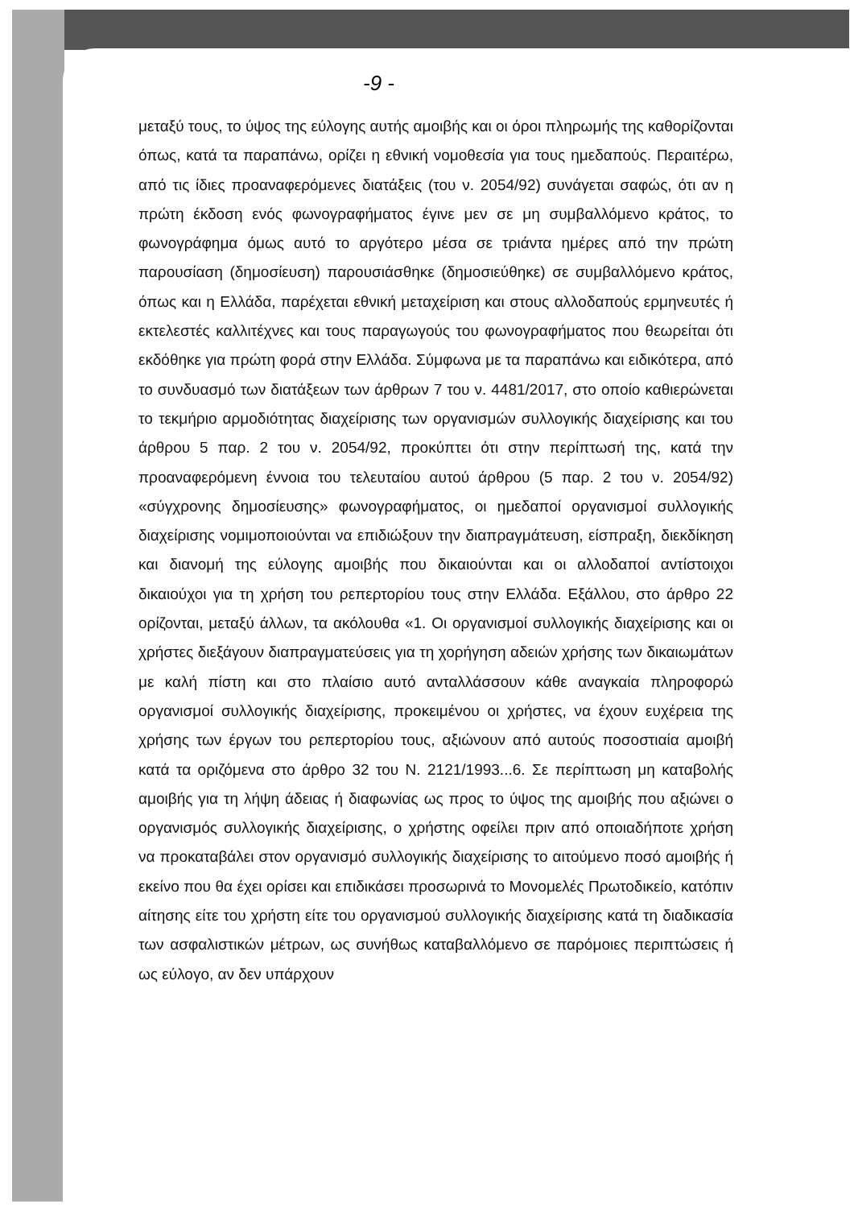-9 -
μεταξύ τους, το ύψος της εύλογης αυτής αμοιβής και οι όροι πληρωμής της καθορίζονται όπως, κατά τα παραπάνω, ορίζει η εθνική νομοθεσία για τους ημεδαπούς. Περαιτέρω, από τις ίδιες προαναφερόμενες διατάξεις (του ν. 2054/92) συνάγεται σαφώς, ότι αν η πρώτη έκδοση ενός φωνογραφήματος έγινε μεν σε μη συμβαλλόμενο κράτος, το φωνογράφημα όμως αυτό το αργότερο μέσα σε τριάντα ημέρες από την πρώτη παρουσίαση (δημοσίευση) παρουσιάσθηκε (δημοσιεύθηκε) σε συμβαλλόμενο κράτος, όπως και η Ελλάδα, παρέχεται εθνική μεταχείριση και στους αλλοδαπούς ερμηνευτές ή εκτελεστές καλλιτέχνες και τους παραγωγούς του φωνογραφήματος που θεωρείται ότι εκδόθηκε για πρώτη φορά στην Ελλάδα. Σύμφωνα με τα παραπάνω και ειδικότερα, από το συνδυασμό των διατάξεων των άρθρων 7 του ν. 4481/2017, στο οποίο καθιερώνεται το τεκμήριο αρμοδιότητας διαχείρισης των οργανισμών συλλογικής διαχείρισης και του άρθρου 5 παρ. 2 του ν. 2054/92, προκύπτει ότι στην περίπτωσή της, κατά την προαναφερόμενη έννοια του τελευταίου αυτού άρθρου (5 παρ. 2 του ν. 2054/92) «σύγχρονης δημοσίευσης» φωνογραφήματος, οι ημεδαποί οργανισμοί συλλογικής διαχείρισης νομιμοποιούνται να επιδιώξουν την διαπραγμάτευση, είσπραξη, διεκδίκηση και διανομή της εύλογης αμοιβής που δικαιούνται και οι αλλοδαποί αντίστοιχοι δικαιούχοι για τη χρήση του ρεπερτορίου τους στην Ελλάδα. Εξάλλου, στο άρθρο 22 ορίζονται, μεταξύ άλλων, τα ακόλουθα «1. Οι οργανισμοί συλλογικής διαχείρισης και οι χρήστες διεξάγουν διαπραγματεύσεις για τη χορήγηση αδειών χρήσης των δικαιωμάτων με καλή πίστη και στο πλαίσιο αυτό ανταλλάσσουν κάθε αναγκαία πληροφορώ οργανισμοί συλλογικής διαχείρισης, προκειμένου οι χρήστες, να έχουν ευχέρεια της χρήσης των έργων του ρεπερτορίου τους, αξιώνουν από αυτούς ποσοστιαία αμοιβή κατά τα οριζόμενα στο άρθρο 32 του Ν. 2121/1993...6. Σε περίπτωση μη καταβολής αμοιβής για τη λήψη άδειας ή διαφωνίας ως προς το ύψος της αμοιβής που αξιώνει ο οργανισμός συλλογικής διαχείρισης, ο χρήστης οφείλει πριν από οποιαδήποτε χρήση να προκαταβάλει στον οργανισμό συλλογικής διαχείρισης το αιτούμενο ποσό αμοιβής ή εκείνο που θα έχει ορίσει και επιδικάσει προσωρινά το Μονομελές Πρωτοδικείο, κατόπιν αίτησης είτε του χρήστη είτε του οργανισμού συλλογικής διαχείρισης κατά τη διαδικασία των ασφαλιστικών μέτρων, ως συνήθως καταβαλλόμενο σε παρόμοιες περιπτώσεις ή ως εύλογο, αν δεν υπάρχουν